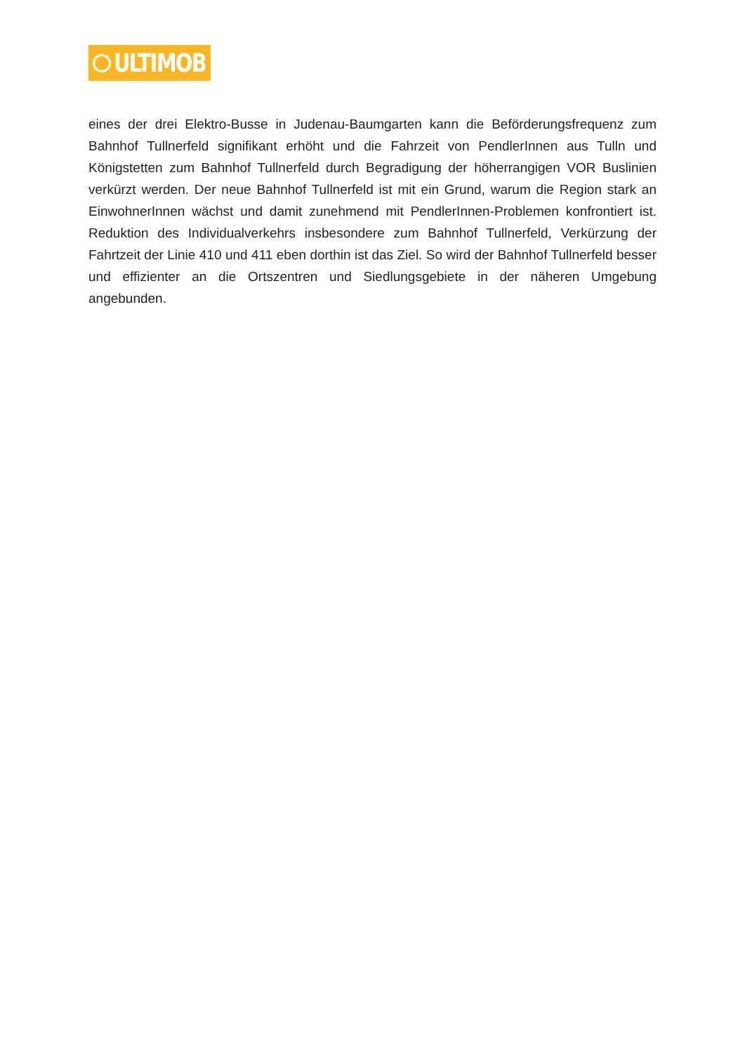ULTIMOB
eines der drei Elektro-Busse in Judenau-Baumgarten kann die Beförderungsfrequenz zum Bahnhof Tullnerfeld signifikant erhöht und die Fahrzeit von PendlerInnen aus Tulln und Königstetten zum Bahnhof Tullnerfeld durch Begradigung der höherrangigen VOR Buslinien verkürzt werden. Der neue Bahnhof Tullnerfeld ist mit ein Grund, warum die Region stark an EinwohnerInnen wächst und damit zunehmend mit PendlerInnen-Problemen konfrontiert ist. Reduktion des Individualverkehrs insbesondere zum Bahnhof Tullnerfeld, Verkürzung der Fahrtzeit der Linie 410 und 411 eben dorthin ist das Ziel. So wird der Bahnhof Tullnerfeld besser und effizienter an die Ortszentren und Siedlungsgebiete in der näheren Umgebung angebunden.